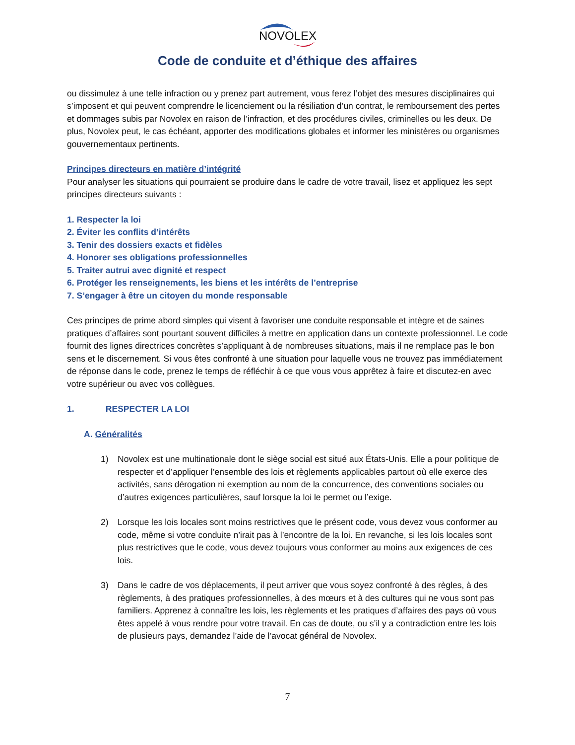NOVOLEX
Code de conduite et d’éthique des affaires
ou dissimulez à une telle infraction ou y prenez part autrement, vous ferez l’objet des mesures disciplinaires qui s’imposent et qui peuvent comprendre le licenciement ou la résiliation d’un contrat, le remboursement des pertes et dommages subis par Novolex en raison de l’infraction, et des procédures civiles, criminelles ou les deux. De plus, Novolex peut, le cas échéant, apporter des modifications globales et informer les ministères ou organismes gouvernementaux pertinents.
Principes directeurs en matière d’intégrité
Pour analyser les situations qui pourraient se produire dans le cadre de votre travail, lisez et appliquez les sept principes directeurs suivants :
1. Respecter la loi
2. Éviter les conflits d’intérêts
3. Tenir des dossiers exacts et fidèles
4. Honorer ses obligations professionnelles
5. Traiter autrui avec dignité et respect
6. Protéger les renseignements, les biens et les intérêts de l’entreprise
7. S’engager à être un citoyen du monde responsable
Ces principes de prime abord simples qui visent à favoriser une conduite responsable et intègre et de saines pratiques d’affaires sont pourtant souvent difficiles à mettre en application dans un contexte professionnel. Le code fournit des lignes directrices concrètes s’appliquant à de nombreuses situations, mais il ne remplace pas le bon sens et le discernement. Si vous êtes confronté à une situation pour laquelle vous ne trouvez pas immédiatement de réponse dans le code, prenez le temps de réfléchir à ce que vous vous apprêtez à faire et discutez-en avec votre supérieur ou avec vos collègues.
1. RESPECTER LA LOI
A. Généralités
1) Novolex est une multinationale dont le siège social est situé aux États-Unis. Elle a pour politique de respecter et d’appliquer l’ensemble des lois et règlements applicables partout où elle exerce des activités, sans dérogation ni exemption au nom de la concurrence, des conventions sociales ou d’autres exigences particulières, sauf lorsque la loi le permet ou l’exige.
2) Lorsque les lois locales sont moins restrictives que le présent code, vous devez vous conformer au code, même si votre conduite n’irait pas à l’encontre de la loi. En revanche, si les lois locales sont plus restrictives que le code, vous devez toujours vous conformer au moins aux exigences de ces lois.
3) Dans le cadre de vos déplacements, il peut arriver que vous soyez confronté à des règles, à des règlements, à des pratiques professionnelles, à des mœurs et à des cultures qui ne vous sont pas familiers. Apprenez à connaître les lois, les règlements et les pratiques d’affaires des pays où vous êtes appelé à vous rendre pour votre travail. En cas de doute, ou s’il y a contradiction entre les lois de plusieurs pays, demandez l’aide de l’avocat général de Novolex.
7